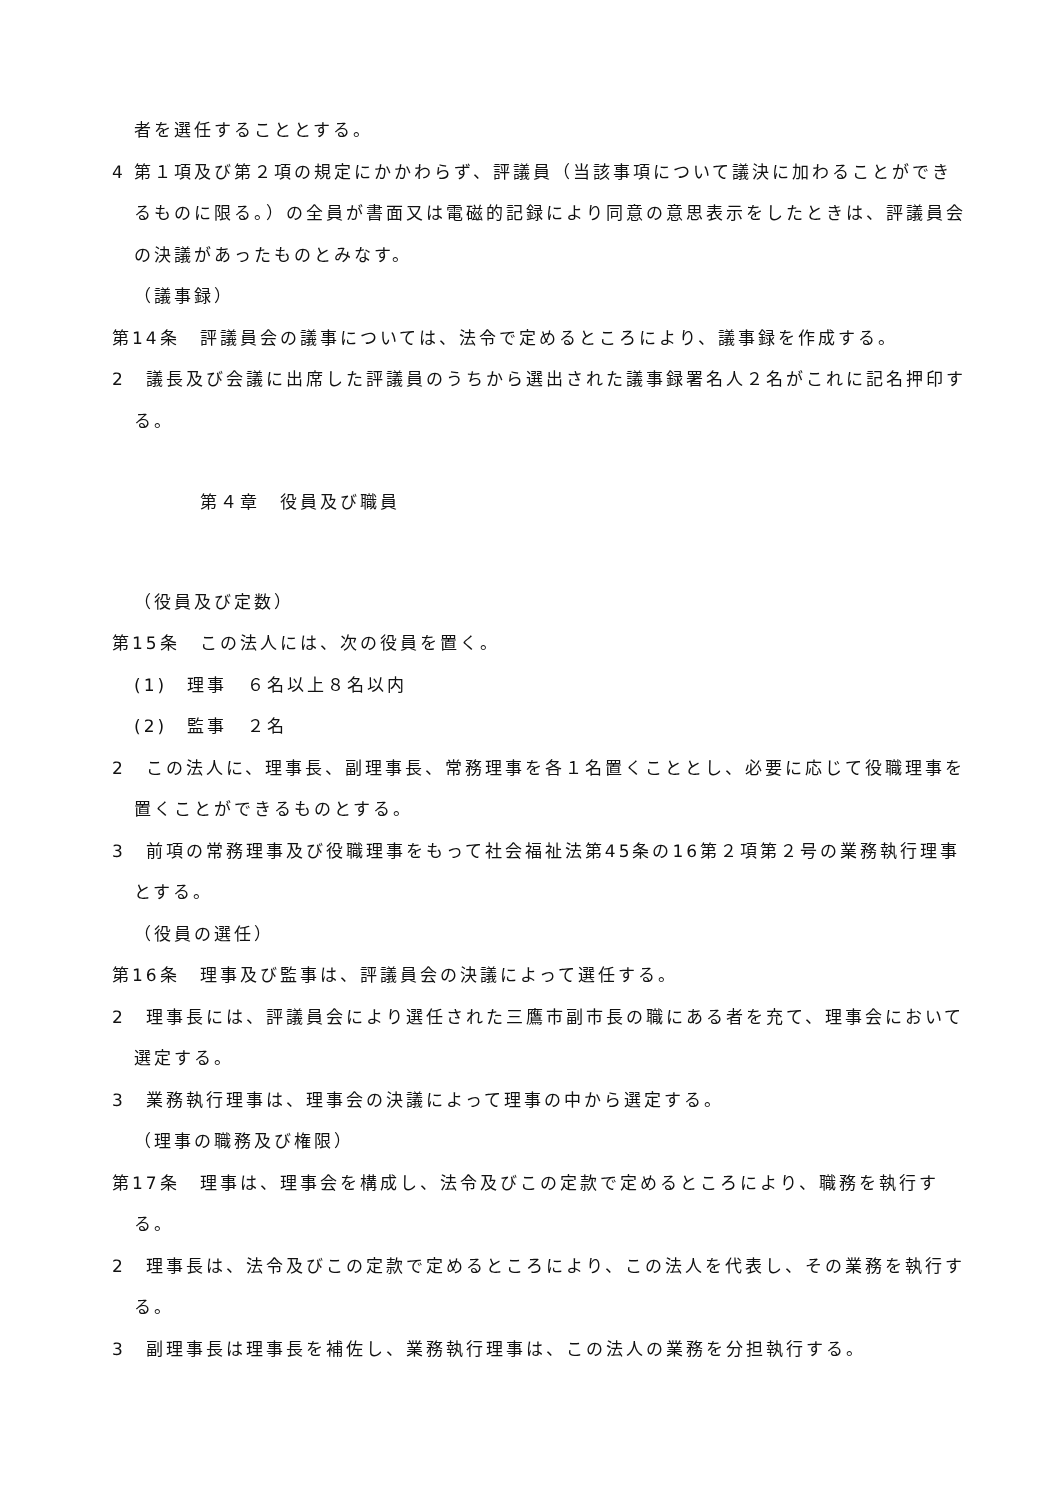者を選任することとする。
4 第１項及び第２項の規定にかかわらず、評議員（当該事項について議決に加わることができるものに限る。）の全員が書面又は電磁的記録により同意の意思表示をしたときは、評議員会の決議があったものとみなす。
（議事録）
第14条　評議員会の議事については、法令で定めるところにより、議事録を作成する。
2　議長及び会議に出席した評議員のうちから選出された議事録署名人２名がこれに記名押印する。
第４章　役員及び職員
（役員及び定数）
第15条　この法人には、次の役員を置く。
(1)　理事　６名以上８名以内
(2)　監事　２名
2　この法人に、理事長、副理事長、常務理事を各１名置くこととし、必要に応じて役職理事を置くことができるものとする。
3　前項の常務理事及び役職理事をもって社会福祉法第45条の16第２項第２号の業務執行理事とする。
（役員の選任）
第16条　理事及び監事は、評議員会の決議によって選任する。
2　理事長には、評議員会により選任された三鷹市副市長の職にある者を充て、理事会において選定する。
3　業務執行理事は、理事会の決議によって理事の中から選定する。
（理事の職務及び権限）
第17条　理事は、理事会を構成し、法令及びこの定款で定めるところにより、職務を執行する。
2　理事長は、法令及びこの定款で定めるところにより、この法人を代表し、その業務を執行する。
3　副理事長は理事長を補佐し、業務執行理事は、この法人の業務を分担執行する。